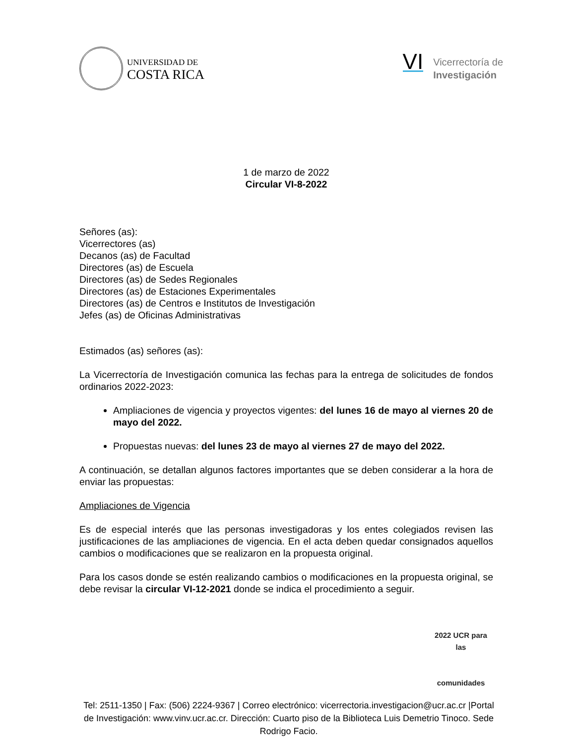UNIVERSIDAD DE
COSTA RICA
VI
Vicerrectoría de
Investigación
1 de marzo de 2022
Circular VI-8-2022
Señores (as):
Vicerrectores (as)
Decanos (as) de Facultad
Directores (as) de Escuela
Directores (as) de Sedes Regionales
Directores (as) de Estaciones Experimentales
Directores (as) de Centros e Institutos de Investigación
Jefes (as) de Oficinas Administrativas
Estimados (as) señores (as):
La Vicerrectoría de Investigación comunica las fechas para la entrega de solicitudes de fondos ordinarios 2022-2023:
Ampliaciones de vigencia y proyectos vigentes: del lunes 16 de mayo al viernes 20 de mayo del 2022.
Propuestas nuevas: del lunes 23 de mayo al viernes 27 de mayo del 2022.
A continuación, se detallan algunos factores importantes que se deben considerar a la hora de enviar las propuestas:
Ampliaciones de Vigencia
Es de especial interés que las personas investigadoras y los entes colegiados revisen las justificaciones de las ampliaciones de vigencia. En el acta deben quedar consignados aquellos cambios o modificaciones que se realizaron en la propuesta original.
Para los casos donde se estén realizando cambios o modificaciones en la propuesta original, se debe revisar la circular VI-12-2021 donde se indica el procedimiento a seguir.
2022 UCR para las
comunidades
Tel: 2511-1350 | Fax: (506) 2224-9367 | Correo electrónico: vicerrectoria.investigacion@ucr.ac.cr |Portal de Investigación: www.vinv.ucr.ac.cr. Dirección: Cuarto piso de la Biblioteca Luis Demetrio Tinoco. Sede Rodrigo Facio.